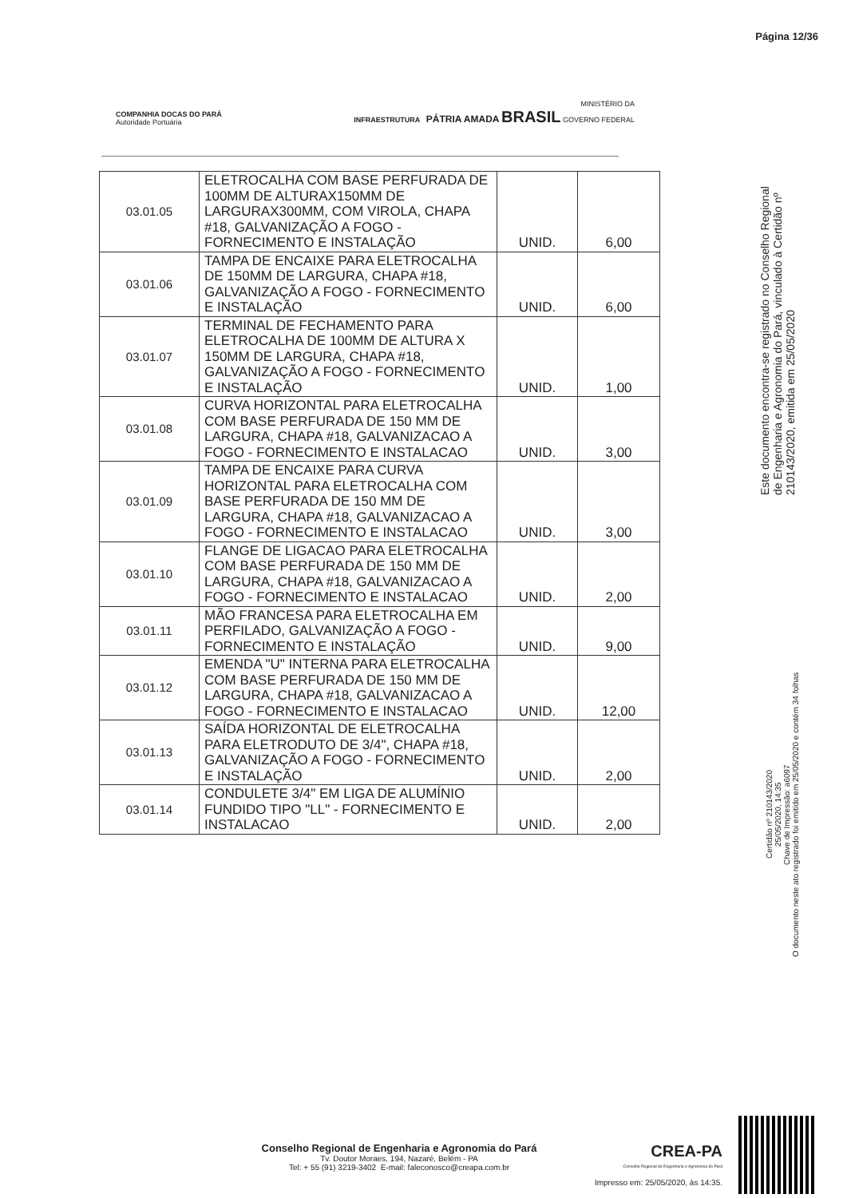Página 12/36
COMPANHIA DOCAS DO PARÁ
Autoridade Portuária
MINISTÉRIO DA
INFRAESTRUTURA PÁTRIA AMADA BRASIL GOVERNO FEDERAL
| 03.01.05 | ELETROCALHA COM BASE PERFURADA DE 100MM DE ALTURAX150MM DE LARGURAX300MM, COM VIROLA, CHAPA #18, GALVANIZAÇÃO A FOGO - FORNECIMENTO E INSTALAÇÃO | UNID. | 6,00 |
| 03.01.06 | TAMPA DE ENCAIXE PARA ELETROCALHA DE 150MM DE LARGURA, CHAPA #18, GALVANIZAÇÃO A FOGO - FORNECIMENTO E INSTALAÇÃO | UNID. | 6,00 |
| 03.01.07 | TERMINAL DE FECHAMENTO PARA ELETROCALHA DE 100MM DE ALTURA X 150MM DE LARGURA, CHAPA #18, GALVANIZAÇÃO A FOGO - FORNECIMENTO E INSTALAÇÃO | UNID. | 1,00 |
| 03.01.08 | CURVA HORIZONTAL PARA ELETROCALHA COM BASE PERFURADA DE 150 MM DE LARGURA, CHAPA #18, GALVANIZACAO A FOGO - FORNECIMENTO E INSTALACAO | UNID. | 3,00 |
| 03.01.09 | TAMPA DE ENCAIXE PARA CURVA HORIZONTAL PARA ELETROCALHA COM BASE PERFURADA DE 150 MM DE LARGURA, CHAPA #18, GALVANIZACAO A FOGO - FORNECIMENTO E INSTALACAO | UNID. | 3,00 |
| 03.01.10 | FLANGE DE LIGACAO PARA ELETROCALHA COM BASE PERFURADA DE 150 MM DE LARGURA, CHAPA #18, GALVANIZACAO A FOGO - FORNECIMENTO E INSTALACAO | UNID. | 2,00 |
| 03.01.11 | MÃO FRANCESA PARA ELETROCALHA EM PERFILADO, GALVANIZAÇÃO A FOGO - FORNECIMENTO E INSTALAÇÃO | UNID. | 9,00 |
| 03.01.12 | EMENDA "U" INTERNA PARA ELETROCALHA COM BASE PERFURADA DE 150 MM DE LARGURA, CHAPA #18, GALVANIZACAO A FOGO - FORNECIMENTO E INSTALACAO | UNID. | 12,00 |
| 03.01.13 | SAÍDA HORIZONTAL DE ELETROCALHA PARA ELETRODUTO DE 3/4", CHAPA #18, GALVANIZAÇÃO A FOGO - FORNECIMENTO E INSTALAÇÃO | UNID. | 2,00 |
| 03.01.14 | CONDULETE 3/4" EM LIGA DE ALUMÍNIO FUNDIDO TIPO "LL" - FORNECIMENTO E INSTALACAO | UNID. | 2,00 |
Este documento encontra-se registrado no Conselho Regional de Engenharia e Agronomia do Pará, vinculado à Certidão nº 210143/2020, emitida em 25/05/2020
Certidão nº 210143/2020
25/05/2020, 14:35
Chave de Impressão: a6097
O documento neste ato registrado foi emitido em 25/05/2020 e contém 34 folhas
Conselho Regional de Engenharia e Agronomia do Pará
Tv. Doutor Moraes, 194, Nazaré, Belém - PA
Tel: + 55 (91) 3219-3402 E-mail: faleconosco@creapa.com.br
CREA-PA
Conselho Regional de Engenharia e Agronomia do Pará
Impresso em: 25/05/2020, às 14:35.